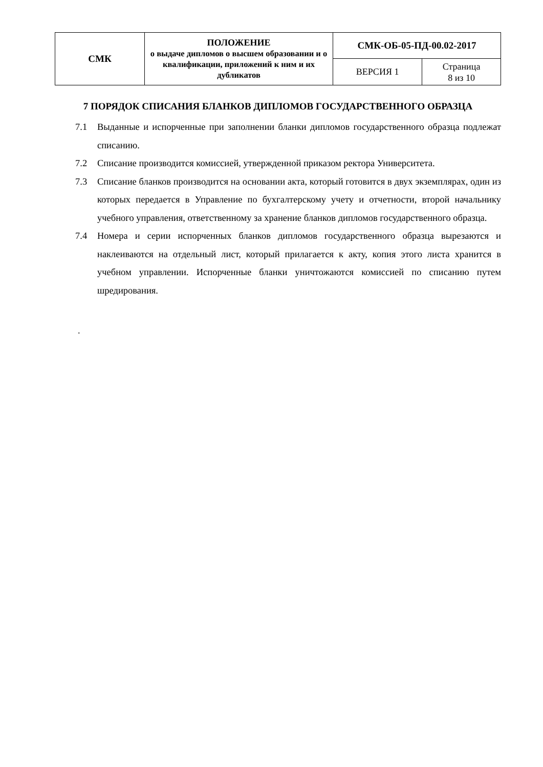| СМК | ПОЛОЖЕНИЕ о выдаче дипломов о высшем образовании и о квалификации, приложений к ним и их дубликатов | СМК-ОБ-05-ПД-00.02-2017 | |
| | | ВЕРСИЯ 1 | Страница 8 из 10 |
7 ПОРЯДОК СПИСАНИЯ БЛАНКОВ ДИПЛОМОВ ГОСУДАРСТВЕННОГО ОБРАЗЦА
7.1 Выданные и испорченные при заполнении бланки дипломов государственного образца подлежат списанию.
7.2 Списание производится комиссией, утвержденной приказом ректора Университета.
7.3 Списание бланков производится на основании акта, который готовится в двух экземплярах, один из которых передается в Управление по бухгалтерскому учету и отчетности, второй начальнику учебного управления, ответственному за хранение бланков дипломов государственного образца.
7.4 Номера и серии испорченных бланков дипломов государственного образца вырезаются и наклеиваются на отдельный лист, который прилагается к акту, копия этого листа хранится в учебном управлении. Испорченные бланки уничтожаются комиссией по списанию путем шредирования.
.